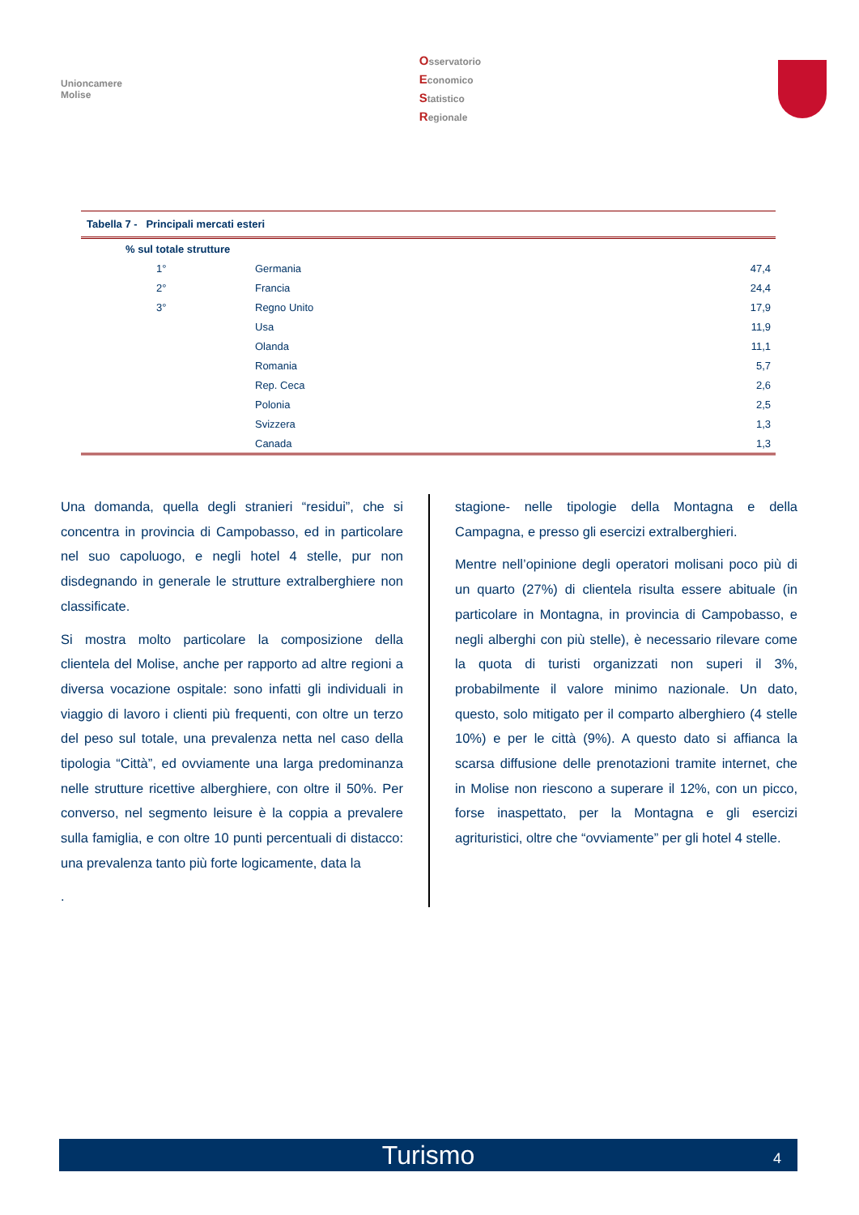Unioncamere
Molise
Osservatorio
Economico
Statistico
Regionale
Tabella 7 - Principali mercati esteri
| % sul totale strutture | | |
| --- | --- | --- |
| 1° | Germania | 47,4 |
| 2° | Francia | 24,4 |
| 3° | Regno Unito | 17,9 |
| | Usa | 11,9 |
| | Olanda | 11,1 |
| | Romania | 5,7 |
| | Rep. Ceca | 2,6 |
| | Polonia | 2,5 |
| | Svizzera | 1,3 |
| | Canada | 1,3 |
Una domanda, quella degli stranieri “residui”, che si concentra in provincia di Campobasso, ed in particolare nel suo capoluogo, e negli hotel 4 stelle, pur non disdegnando in generale le strutture extralberghiere non classificate.
Si mostra molto particolare la composizione della clientela del Molise, anche per rapporto ad altre regioni a diversa vocazione ospitale: sono infatti gli individuali in viaggio di lavoro i clienti più frequenti, con oltre un terzo del peso sul totale, una prevalenza netta nel caso della tipologia “Città”, ed ovviamente una larga predominanza nelle strutture ricettive alberghiere, con oltre il 50%. Per converso, nel segmento leisure è la coppia a prevalere sulla famiglia, e con oltre 10 punti percentuali di distacco: una prevalenza tanto più forte logicamente, data la
.
stagione- nelle tipologie della Montagna e della Campagna, e presso gli esercizi extralberghieri.
Mentre nell’opinione degli operatori molisani poco più di un quarto (27%) di clientela risulta essere abituale (in particolare in Montagna, in provincia di Campobasso, e negli alberghi con più stelle), è necessario rilevare come la quota di turisti organizzati non superi il 3%, probabilmente il valore minimo nazionale. Un dato, questo, solo mitigato per il comparto alberghiero (4 stelle 10%) e per le città (9%). A questo dato si affianca la scarsa diffusione delle prenotazioni tramite internet, che in Molise non riescono a superare il 12%, con un picco, forse inaspettato, per la Montagna e gli esercizi agrituristici, oltre che “ovviamente” per gli hotel 4 stelle.
Turismo 4